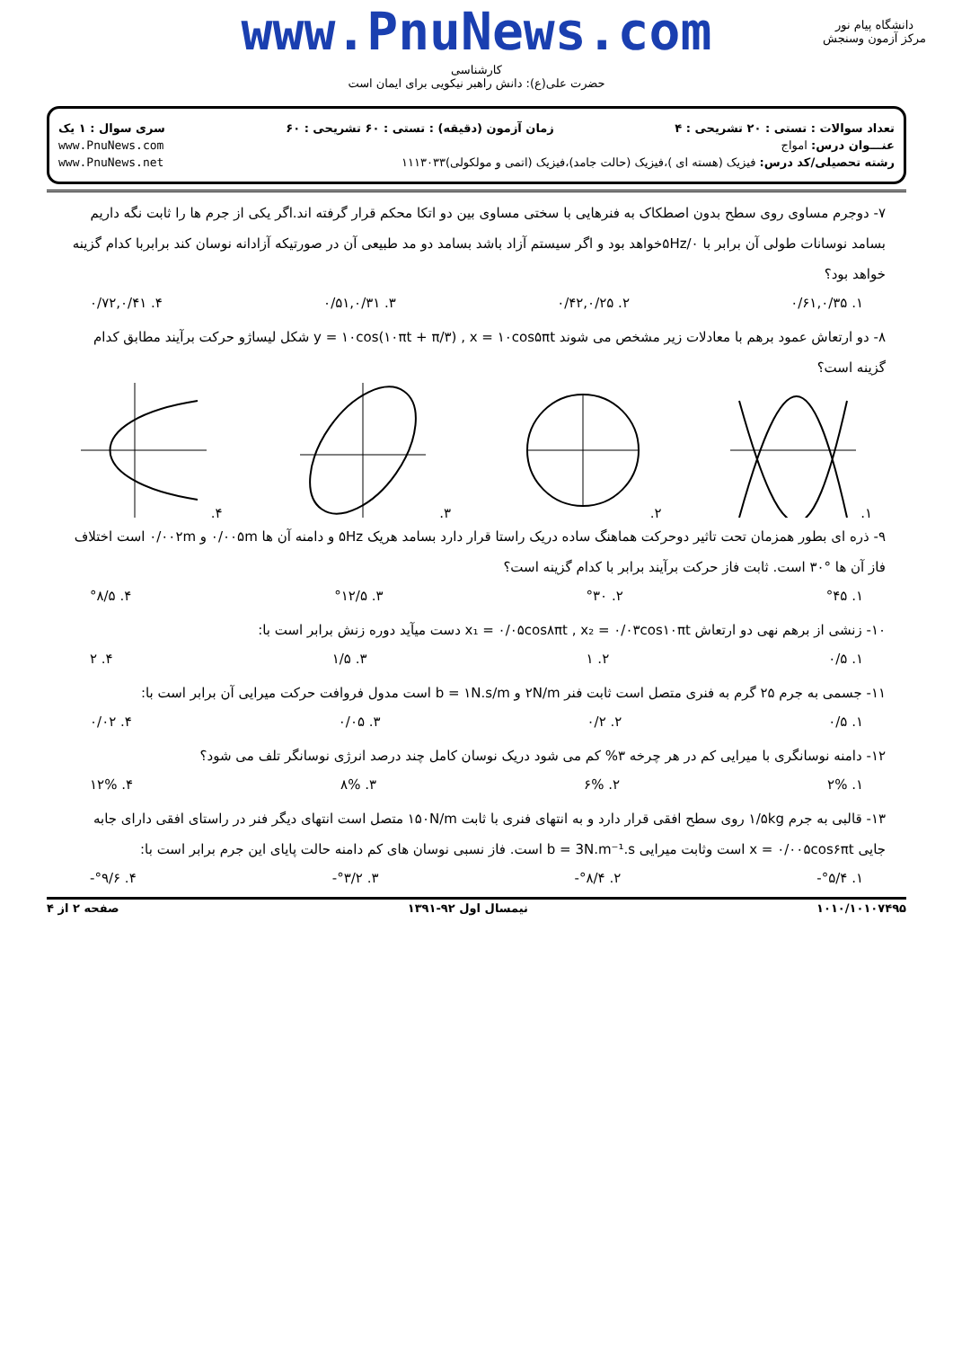www.PnuNews.com
کارشناسی
حضرت علی(ع): دانش راهبر نیکویی برای ایمان است
دانشگاه پیام نور
مرکز آزمون وسنجش
تعداد سوالات : تستی : ۲۰ تشریحی : ۴ زمان آزمون (دقیقه) : تستی : ۶۰ تشریحی : ۶۰ سری سوال : ۱ یک
عنـــوان درس: امواج www.PnuNews.com
رشته تحصیلی/کد درس: فیزیک (هسته ای )،فیزیک (حالت جامد)،فیزیک (اتمی و مولکولی)۱۱۱۳۰۳۳ www.PnuNews.net
۷- دوجرم مساوی روی سطح بدون اصطکاک به فنرهایی با سختی مساوی بین دو اتکا محکم قرار گرفته اند.اگر یکی از جرم ها را ثابت نگه داریم بسامد نوسانات طولی آن برابر با ۵Hz/۰خواهد بود و اگر سیستم آزاد باشد بسامد دو مد طبیعی آن در صورتیکه آزادانه نوسان کند برابربا کدام گزینه خواهد بود؟
۱. ۰/۶۱,۰/۳۵ ۲. ۰/۴۲,۰/۲۵ ۳. ۰/۵۱,۰/۳۱ ۴. ۰/۷۲,۰/۴۱
۸- دو ارتعاش عمود برهم با معادلات زیر مشخص می شوند y = ۱۰cos(۱۰πt + π/۳) , x = ۱۰cos۵πt شکل لیساژو حرکت برآیند مطابق کدام گزینه است؟
۱. ۲. ۳. ۴.
۹- ذره ای بطور همزمان تحت تاثیر دوحرکت هماهنگ ساده دریک راستا قرار دارد بسامد هریک ۵Hz و دامنه آن ها ۰/۰۰۵m و ۰/۰۰۲m است اختلاف فاز آن ها °۳۰ است. ثابت فاز حرکت برآیند برابر با کدام گزینه است؟
۱. °۴۵ ۲. °۳۰ ۳. °۱۲/۵ ۴. °۸/۵
۱۰- زنشی از برهم نهی دو ارتعاش x₁ = ۰/۰۵cos۸πt , x₂ = ۰/۰۳cos۱۰πt دست میآید دوره زنش برابر است با:
۱. ۰/۵ ۲. ۱ ۳. ۱/۵ ۴. ۲
۱۱- جسمی به جرم ۲۵ گرم به فنری متصل است ثابت فنر ۲N/m و b = ۱N.s/m است مدول فروافت حرکت میرایی آن برابر است با:
۱. ۰/۵ ۲. ۰/۲ ۳. ۰/۰۵ ۴. ۰/۰۲
۱۲- دامنه نوسانگری با میرایی کم در هر چرخه ۳% کم می شود دریک نوسان کامل چند درصد انرژی نوسانگر تلف می شود؟
۱. ۲% ۲. ۶% ۳. ۸% ۴. ۱۲%
۱۳- قالبی به جرم ۱/۵kg روی سطح افقی قرار دارد و به انتهای فنری با ثابت ۱۵۰N/m متصل است انتهای دیگر فنر در راستای افقی دارای جابه جایی x = ۰/۰۰۵cos۶πt است وثابت میرایی b = 3N.m⁻¹.s است. فاز نسبی نوسان های کم دامنه حالت پایای این جرم برابر است با:
۱. °۵/۴- ۲. °۸/۴- ۳. °۳/۲- ۴. °۹/۶-
۱۰۱۰/۱۰۱۰۷۴۹۵ نیمسال اول ۹۲-۱۳۹۱ صفحه ۲ از ۴